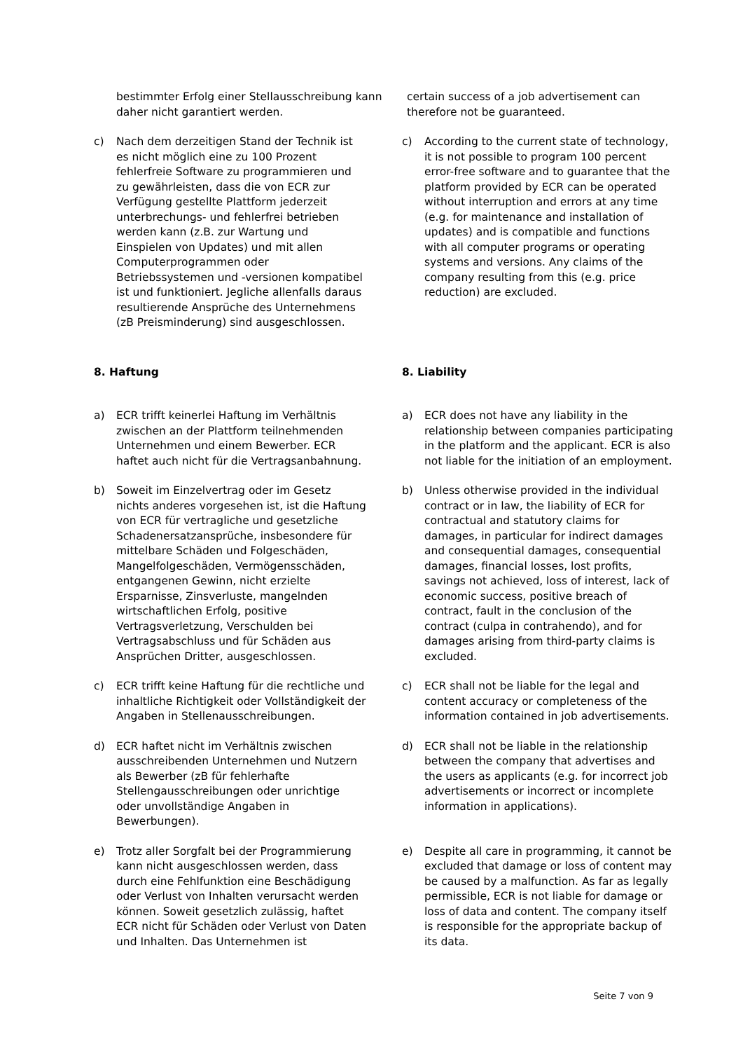bestimmter Erfolg einer Stellausschreibung kann daher nicht garantiert werden.
certain success of a job advertisement can therefore not be guaranteed.
c) Nach dem derzeitigen Stand der Technik ist es nicht möglich eine zu 100 Prozent fehlerfreie Software zu programmieren und zu gewährleisten, dass die von ECR zur Verfügung gestellte Plattform jederzeit unterbrechungs- und fehlerfrei betrieben werden kann (z.B. zur Wartung und Einspielen von Updates) und mit allen Computerprogrammen oder Betriebssystemen und -versionen kompatibel ist und funktioniert. Jegliche allenfalls daraus resultierende Ansprüche des Unternehmens (zB Preisminderung) sind ausgeschlossen.
c) According to the current state of technology, it is not possible to program 100 percent error-free software and to guarantee that the platform provided by ECR can be operated without interruption and errors at any time (e.g. for maintenance and installation of updates) and is compatible and functions with all computer programs or operating systems and versions. Any claims of the company resulting from this (e.g. price reduction) are excluded.
8. Haftung 8. Liability
a) ECR trifft keinerlei Haftung im Verhältnis zwischen an der Plattform teilnehmenden Unternehmen und einem Bewerber. ECR haftet auch nicht für die Vertragsanbahnung.
a) ECR does not have any liability in the relationship between companies participating in the platform and the applicant. ECR is also not liable for the initiation of an employment.
b) Soweit im Einzelvertrag oder im Gesetz nichts anderes vorgesehen ist, ist die Haftung von ECR für vertragliche und gesetzliche Schadenersatzansprüche, insbesondere für mittelbare Schäden und Folgeschäden, Mangelfolgeschäden, Vermögensschäden, entgangenen Gewinn, nicht erzielte Ersparnisse, Zinsverluste, mangelnden wirtschaftlichen Erfolg, positive Vertragsverletzung, Verschulden bei Vertragsabschluss und für Schäden aus Ansprüchen Dritter, ausgeschlossen.
b) Unless otherwise provided in the individual contract or in law, the liability of ECR for contractual and statutory claims for damages, in particular for indirect damages and consequential damages, consequential damages, financial losses, lost profits, savings not achieved, loss of interest, lack of economic success, positive breach of contract, fault in the conclusion of the contract (culpa in contrahendo), and for damages arising from third-party claims is excluded.
c) ECR trifft keine Haftung für die rechtliche und inhaltliche Richtigkeit oder Vollständigkeit der Angaben in Stellenausschreibungen.
c) ECR shall not be liable for the legal and content accuracy or completeness of the information contained in job advertisements.
d) ECR haftet nicht im Verhältnis zwischen ausschreibenden Unternehmen und Nutzern als Bewerber (zB für fehlerhafte Stellengausschreibungen oder unrichtige oder unvollständige Angaben in Bewerbungen).
d) ECR shall not be liable in the relationship between the company that advertises and the users as applicants (e.g. for incorrect job advertisements or incorrect or incomplete information in applications).
e) Trotz aller Sorgfalt bei der Programmierung kann nicht ausgeschlossen werden, dass durch eine Fehlfunktion eine Beschädigung oder Verlust von Inhalten verursacht werden können. Soweit gesetzlich zulässig, haftet ECR nicht für Schäden oder Verlust von Daten und Inhalten. Das Unternehmen ist
e) Despite all care in programming, it cannot be excluded that damage or loss of content may be caused by a malfunction. As far as legally permissible, ECR is not liable for damage or loss of data and content. The company itself is responsible for the appropriate backup of its data.
Seite 7 von 9